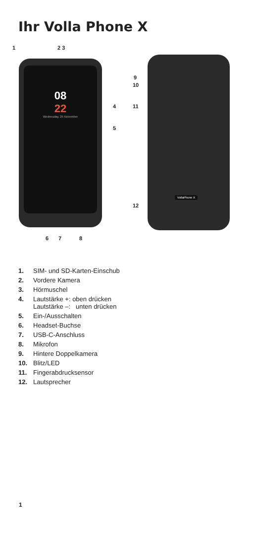Ihr Volla Phone X
1 2 3
08
22
Wednesday, 25 November
4
5
9
10
11
VollaPhone X
12
6 7 8
1. SIM- und SD-Karten-Einschub
2. Vordere Kamera
3. Hörmuschel
4. Lautstärke +: oben drücken
Lautstärke –: unten drücken
5. Ein-/Ausschalten
6. Headset-Buchse
7. USB-C-Anschluss
8. Mikrofon
9. Hintere Doppelkamera
10. Blitz/LED
11. Fingerabdrucksensor
12. Lautsprecher
1